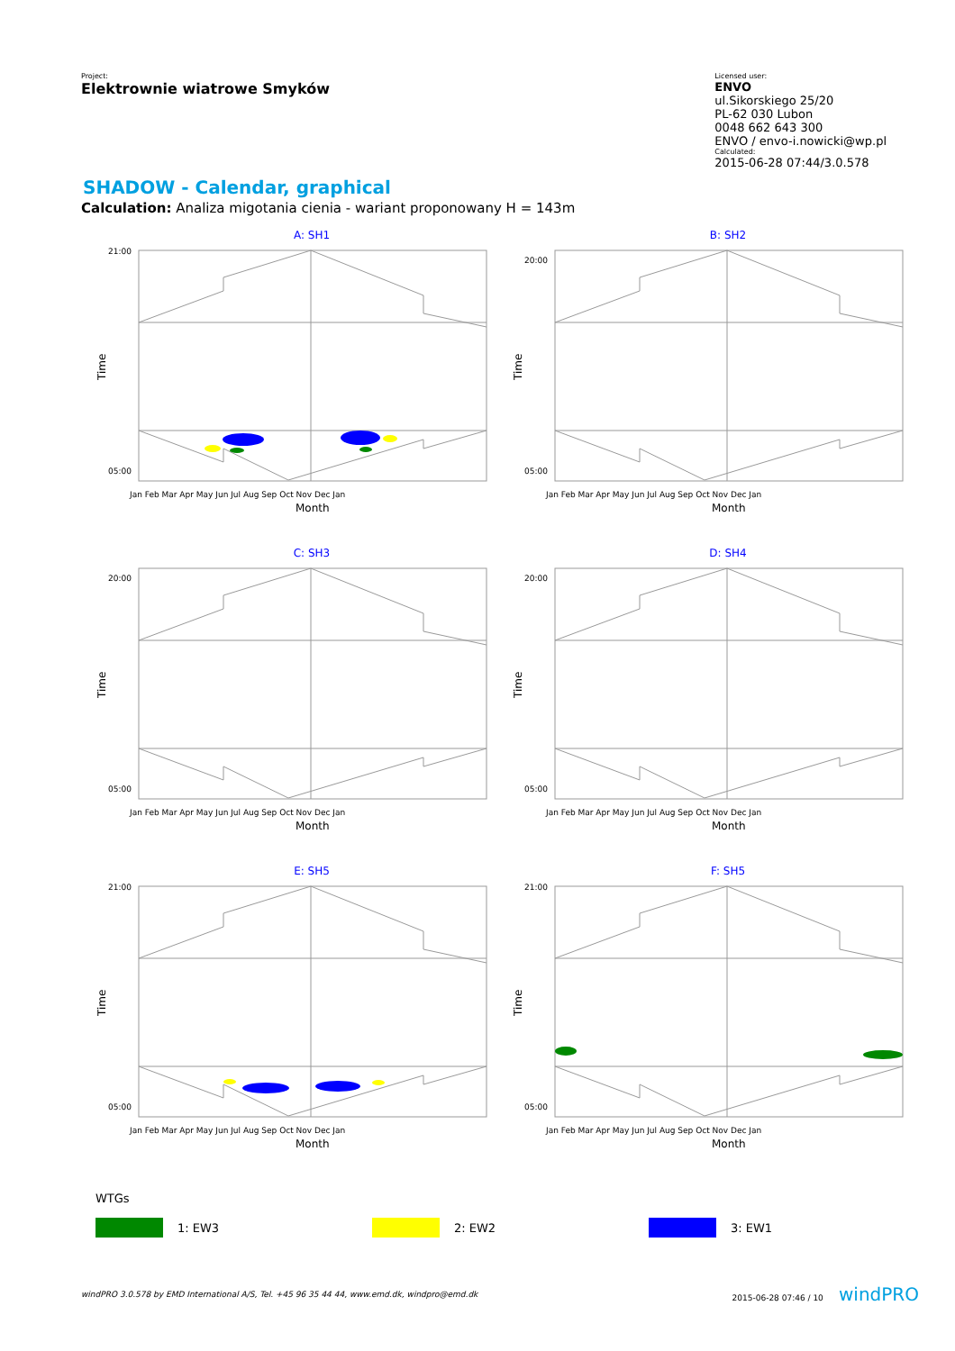Project:
Elektrownie wiatrowe Smyków
Licensed user:
ENVO
ul.Sikorskiego 25/20
PL-62 030 Lubon
0048 662 643 300
ENVO / envo-i.nowicki@wp.pl
Calculated:
2015-06-28 07:44/3.0.578
SHADOW - Calendar, graphical
Calculation: Analiza migotania cienia - wariant proponowany H = 143m
A: SH1
Time
21:00
05:00
Jan Feb Mar Apr May Jun Jul Aug Sep Oct Nov Dec Jan
Month
B: SH2
Time
20:00
05:00
Jan Feb Mar Apr May Jun Jul Aug Sep Oct Nov Dec Jan
Month
C: SH3
Time
20:00
05:00
Jan Feb Mar Apr May Jun Jul Aug Sep Oct Nov Dec Jan
Month
D: SH4
Time
20:00
05:00
Jan Feb Mar Apr May Jun Jul Aug Sep Oct Nov Dec Jan
Month
E: SH5
Time
21:00
05:00
Jan Feb Mar Apr May Jun Jul Aug Sep Oct Nov Dec Jan
Month
F: SH5
Time
21:00
05:00
Jan Feb Mar Apr May Jun Jul Aug Sep Oct Nov Dec Jan
Month
WTGs
1: EW3 2: EW2 3: EW1
windPRO 3.0.578 by EMD International A/S, Tel. +45 96 35 44 44, www.emd.dk, windpro@emd.dk 2015-06-28 07:46 / 10 windPRO